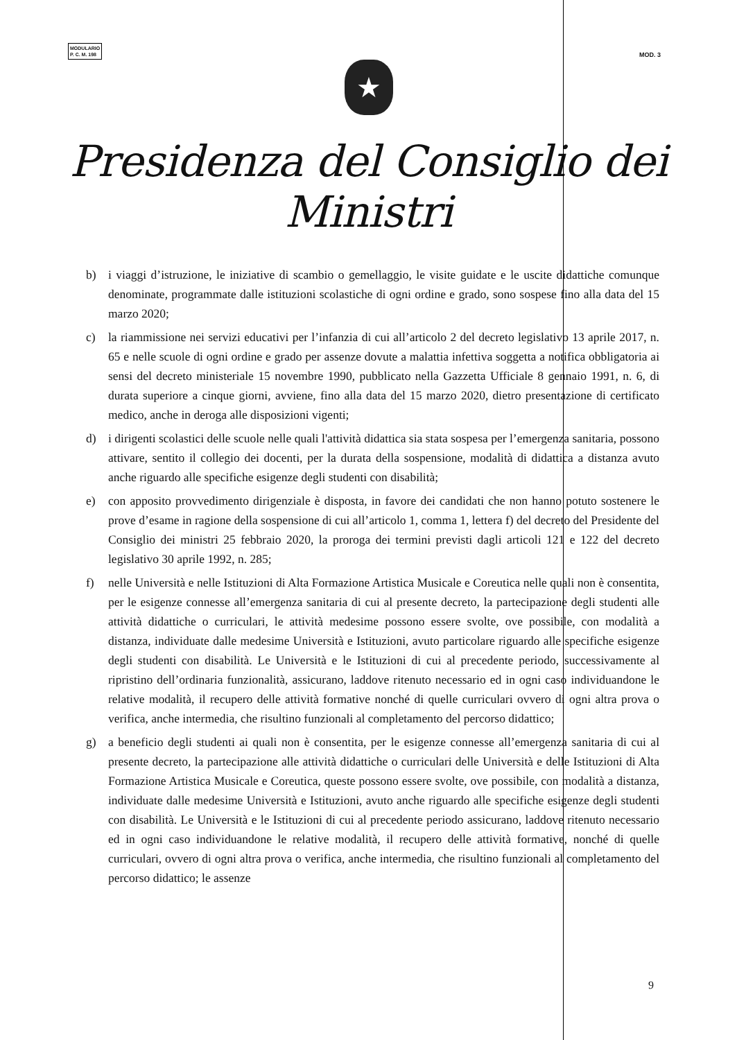MODULARIO
P. C. M. 198
MOD. 3
★
Presidenza del Consiglio dei Ministri
b) i viaggi d’istruzione, le iniziative di scambio o gemellaggio, le visite guidate e le uscite didattiche comunque denominate, programmate dalle istituzioni scolastiche di ogni ordine e grado, sono sospese fino alla data del 15 marzo 2020;
c) la riammissione nei servizi educativi per l’infanzia di cui all’articolo 2 del decreto legislativo 13 aprile 2017, n. 65 e nelle scuole di ogni ordine e grado per assenze dovute a malattia infettiva soggetta a notifica obbligatoria ai sensi del decreto ministeriale 15 novembre 1990, pubblicato nella Gazzetta Ufficiale 8 gennaio 1991, n. 6, di durata superiore a cinque giorni, avviene, fino alla data del 15 marzo 2020, dietro presentazione di certificato medico, anche in deroga alle disposizioni vigenti;
d) i dirigenti scolastici delle scuole nelle quali l'attività didattica sia stata sospesa per l’emergenza sanitaria, possono attivare, sentito il collegio dei docenti, per la durata della sospensione, modalità di didattica a distanza avuto anche riguardo alle specifiche esigenze degli studenti con disabilità;
e) con apposito provvedimento dirigenziale è disposta, in favore dei candidati che non hanno potuto sostenere le prove d’esame in ragione della sospensione di cui all’articolo 1, comma 1, lettera f) del decreto del Presidente del Consiglio dei ministri 25 febbraio 2020, la proroga dei termini previsti dagli articoli 121 e 122 del decreto legislativo 30 aprile 1992, n. 285;
f) nelle Università e nelle Istituzioni di Alta Formazione Artistica Musicale e Coreutica nelle quali non è consentita, per le esigenze connesse all’emergenza sanitaria di cui al presente decreto, la partecipazione degli studenti alle attività didattiche o curriculari, le attività medesime possono essere svolte, ove possibile, con modalità a distanza, individuate dalle medesime Università e Istituzioni, avuto particolare riguardo alle specifiche esigenze degli studenti con disabilità. Le Università e le Istituzioni di cui al precedente periodo, successivamente al ripristino dell’ordinaria funzionalità, assicurano, laddove ritenuto necessario ed in ogni caso individuandone le relative modalità, il recupero delle attività formative nonché di quelle curriculari ovvero di ogni altra prova o verifica, anche intermedia, che risultino funzionali al completamento del percorso didattico;
g) a beneficio degli studenti ai quali non è consentita, per le esigenze connesse all’emergenza sanitaria di cui al presente decreto, la partecipazione alle attività didattiche o curriculari delle Università e delle Istituzioni di Alta Formazione Artistica Musicale e Coreutica, queste possono essere svolte, ove possibile, con modalità a distanza, individuate dalle medesime Università e Istituzioni, avuto anche riguardo alle specifiche esigenze degli studenti con disabilità. Le Università e le Istituzioni di cui al precedente periodo assicurano, laddove ritenuto necessario ed in ogni caso individuandone le relative modalità, il recupero delle attività formative, nonché di quelle curriculari, ovvero di ogni altra prova o verifica, anche intermedia, che risultino funzionali al completamento del percorso didattico; le assenze
9